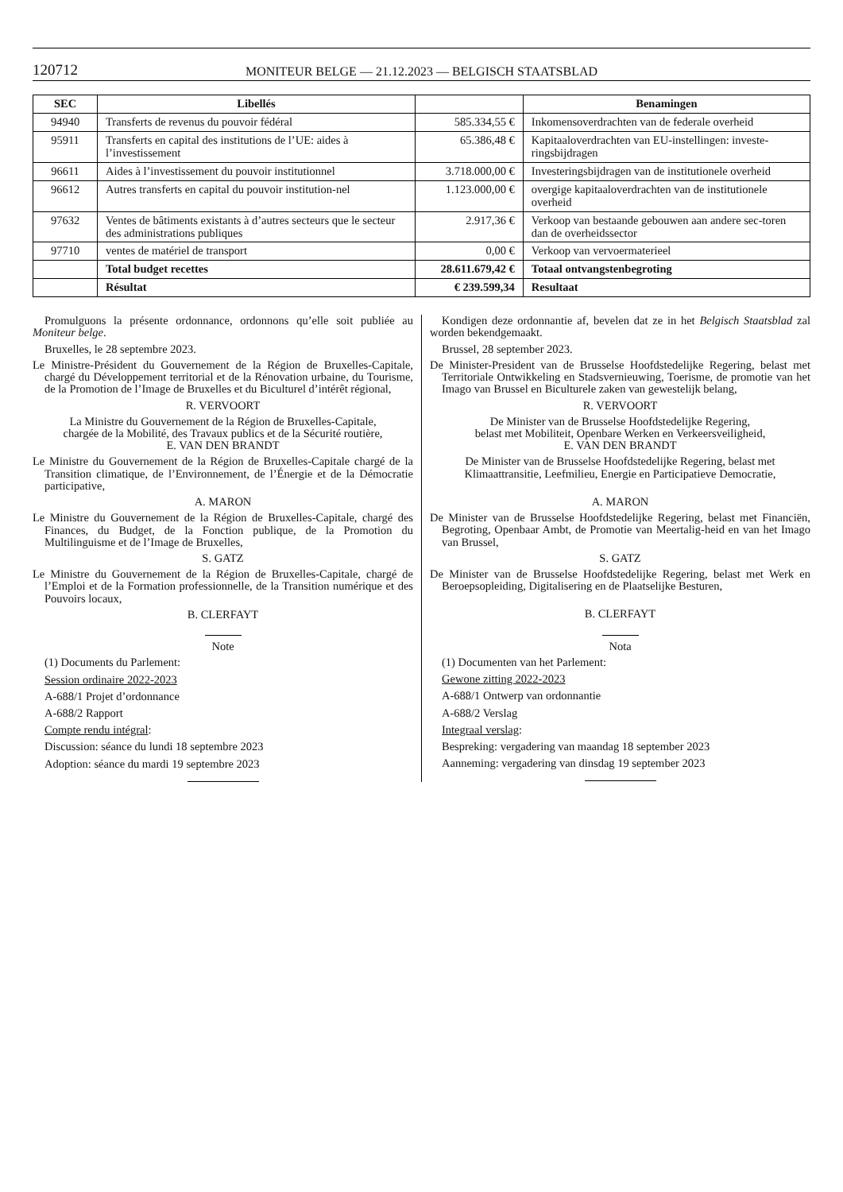120712
MONITEUR BELGE — 21.12.2023 — BELGISCH STAATSBLAD
| SEC | Libellés | | Benamingen |
| --- | --- | --- | --- |
| 94940 | Transferts de revenus du pouvoir fédéral | 585.334,55 € | Inkomensoverdrachten van de federale overheid |
| 95911 | Transferts en capital des institutions de l’UE: aides à l’investissement | 65.386,48 € | Kapitaaloverdrachten van EU-instellingen: investe-ringsbijdragen |
| 96611 | Aides à l’investissement du pouvoir institutionnel | 3.718.000,00 € | Investeringsbijdragen van de institutionele overheid |
| 96612 | Autres transferts en capital du pouvoir institution-nel | 1.123.000,00 € | overgige kapitaaloverdrachten van de institutionele overheid |
| 97632 | Ventes de bâtiments existants à d’autres secteurs que le secteur des administrations publiques | 2.917,36 € | Verkoop van bestaande gebouwen aan andere sec-toren dan de overheidssector |
| 97710 | ventes de matériel de transport | 0,00 € | Verkoop van vervoermaterieel |
| | Total budget recettes | 28.611.679,42 € | Totaal ontvangstenbegroting |
| | Résultat | € 239.599,34 | Resultaat |
Promulguons la présente ordonnance, ordonnons qu’elle soit publiée au Moniteur belge.
Bruxelles, le 28 septembre 2023.
Le Ministre-Président du Gouvernement de la Région de Bruxelles-Capitale, chargé du Développement territorial et de la Rénovation urbaine, du Tourisme, de la Promotion de l’Image de Bruxelles et du Biculturel d’intérêt régional,
R. VERVOORT
La Ministre du Gouvernement de la Région de Bruxelles-Capitale,
chargée de la Mobilité, des Travaux publics et de la Sécurité routière,
E. VAN DEN BRANDT
Le Ministre du Gouvernement de la Région de Bruxelles-Capitale chargé de la Transition climatique, de l’Environnement, de l’Énergie et de la Démocratie participative,
A. MARON
Le Ministre du Gouvernement de la Région de Bruxelles-Capitale, chargé des Finances, du Budget, de la Fonction publique, de la Promotion du Multilinguisme et de l’Image de Bruxelles,
S. GATZ
Le Ministre du Gouvernement de la Région de Bruxelles-Capitale, chargé de l’Emploi et de la Formation professionnelle, de la Transition numérique et des Pouvoirs locaux,
B. CLERFAYT
Note
(1) Documents du Parlement:
Session ordinaire 2022-2023
A-688/1 Projet d’ordonnance
A-688/2 Rapport
Compte rendu intégral:
Discussion: séance du lundi 18 septembre 2023
Adoption: séance du mardi 19 septembre 2023
Kondigen deze ordonnantie af, bevelen dat ze in het Belgisch Staatsblad zal worden bekendgemaakt.
Brussel, 28 september 2023.
De Minister-President van de Brusselse Hoofdstedelijke Regering, belast met Territoriale Ontwikkeling en Stadsvernieuwing, Toerisme, de promotie van het Imago van Brussel en Biculturele zaken van gewestelijk belang,
R. VERVOORT
De Minister van de Brusselse Hoofdstedelijke Regering,
belast met Mobiliteit, Openbare Werken en Verkeersveiligheid,
E. VAN DEN BRANDT
De Minister van de Brusselse Hoofdstedelijke Regering, belast met Klimaattransitie, Leefmilieu, Energie en Participatieve Democratie,
A. MARON
De Minister van de Brusselse Hoofdstedelijke Regering, belast met Financiën, Begroting, Openbaar Ambt, de Promotie van Meertalig-heid en van het Imago van Brussel,
S. GATZ
De Minister van de Brusselse Hoofdstedelijke Regering, belast met Werk en Beroepsopleiding, Digitalisering en de Plaatselijke Besturen,
B. CLERFAYT
Nota
(1) Documenten van het Parlement:
Gewone zitting 2022-2023
A-688/1 Ontwerp van ordonnantie
A-688/2 Verslag
Integraal verslag:
Bespreking: vergadering van maandag 18 september 2023
Aanneming: vergadering van dinsdag 19 september 2023